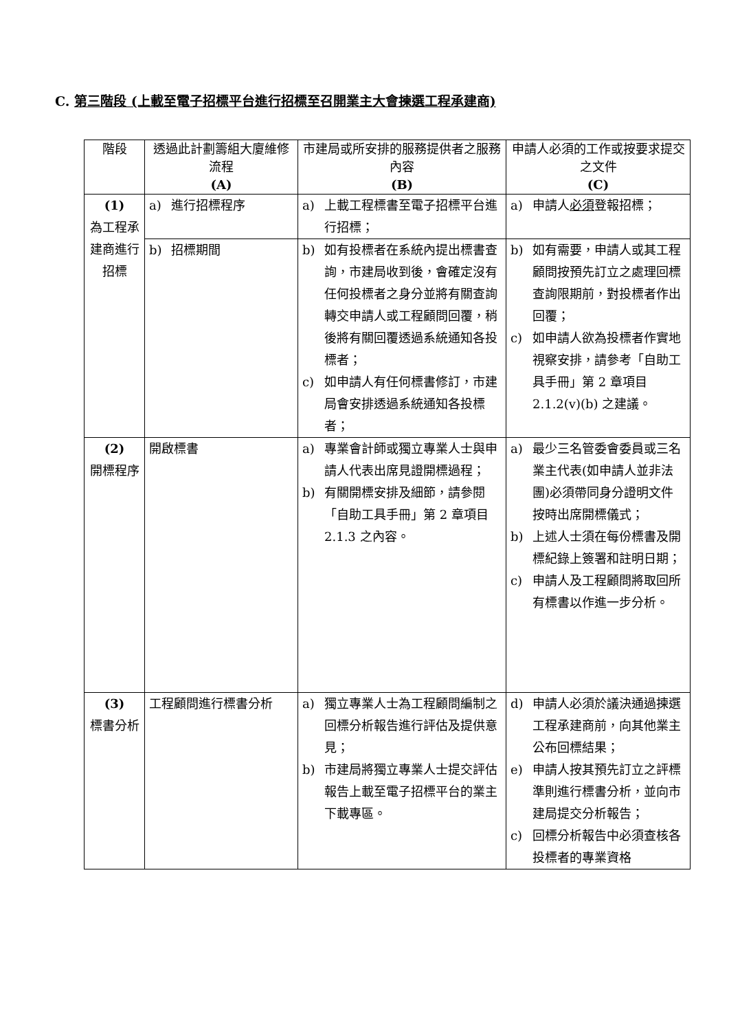C. 第三階段 (上載至電子招標平台進行招標至召開業主大會揀選工程承建商)
| 階段 | 透過此計劃籌組大廈維修流程 (A) | 市建局或所安排的服務提供者之服務內容 (B) | 申請人必須的工作或按要求提交之文件 (C) |
| --- | --- | --- | --- |
| (1) 為工程承建商進行招標 | a) 進行招標程序 | a) 上載工程標書至電子招標平台進行招標； | a) 申請人 必須 登報招標； |
| | b) 招標期間 | b) 如有投標者在系統內提出標書查詢，市建局收到後，會確定沒有任何投標者之身分並將有關查詢轉交申請人或工程顧問回覆，稍後將有關回覆透過系統通知各投標者； c) 如申請人有任何標書修訂，市建局會安排透過系統通知各投標者； | b) 如有需要，申請人或其工程顧問按預先訂立之處理回標查詢限期前，對投標者作出回覆； c) 如申請人欲為投標者作實地視察安排，請參考「自助工具手冊」第 2 章項目 2.1.2(v)(b) 之建議。 |
| (2) 開標程序 | 開啟標書 | a) 專業會計師或獨立專業人士與申請人代表出席見證開標過程； b) 有關開標安排及細節，請參閱「自助工具手冊」第 2 章項目 2.1.3 之內容。 | a) 最少三名管委會委員或三名業主代表(如申請人並非法團)必須帶同身分證明文件按時出席開標儀式； b) 上述人士須在每份標書及開標紀錄上簽署和註明日期； c) 申請人及工程顧問將取回所有標書以作進一步分析。 |
| (3) 標書分析 | 工程顧問進行標書分析 | a) 獨立專業人士為工程顧問編制之回標分析報告進行評估及提供意見； b) 市建局將獨立專業人士提交評估報告上載至電子招標平台的業主下載專區。 | d) 申請人必須於議決通過揀選工程承建商前，向其他業主公布回標結果； e) 申請人按其預先訂立之評標準則進行標書分析，並向市建局提交分析報告； c) 回標分析報告中必須查核各投標者的專業資格 |